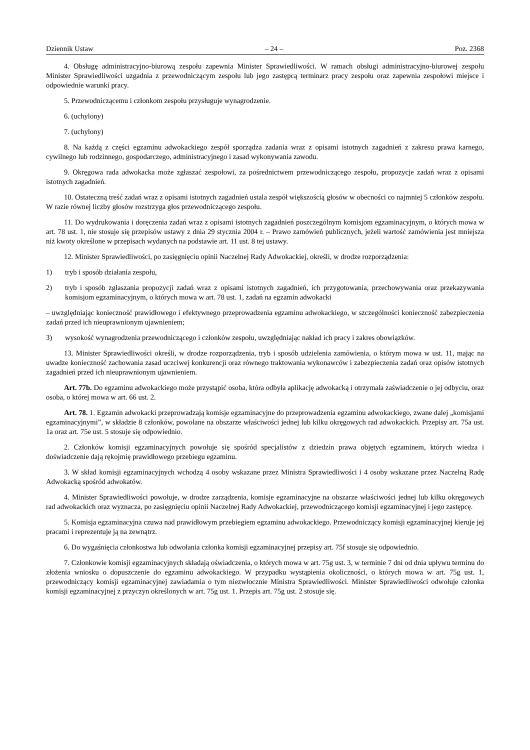Dziennik Ustaw – 24 – Poz. 2368
4. Obsługę administracyjno-biurową zespołu zapewnia Minister Sprawiedliwości. W ramach obsługi administracyjno-biurowej zespołu Minister Sprawiedliwości uzgadnia z przewodniczącym zespołu lub jego zastępcą terminarz pracy zespołu oraz zapewnia zespołowi miejsce i odpowiednie warunki pracy.
5. Przewodniczącemu i członkom zespołu przysługuje wynagrodzenie.
6. (uchylony)
7. (uchylony)
8. Na każdą z części egzaminu adwokackiego zespół sporządza zadania wraz z opisami istotnych zagadnień z zakresu prawa karnego, cywilnego lub rodzinnego, gospodarczego, administracyjnego i zasad wykonywania zawodu.
9. Okręgowa rada adwokacka może zgłaszać zespołowi, za pośrednictwem przewodniczącego zespołu, propozycje zadań wraz z opisami istotnych zagadnień.
10. Ostateczną treść zadań wraz z opisami istotnych zagadnień ustala zespół większością głosów w obecności co najmniej 5 członków zespołu. W razie równej liczby głosów rozstrzyga głos przewodniczącego zespołu.
11. Do wydrukowania i doręczenia zadań wraz z opisami istotnych zagadnień poszczególnym komisjom egzaminacyjnym, o których mowa w art. 78 ust. 1, nie stosuje się przepisów ustawy z dnia 29 stycznia 2004 r. – Prawo zamówień publicznych, jeżeli wartość zamówienia jest mniejsza niż kwoty określone w przepisach wydanych na podstawie art. 11 ust. 8 tej ustawy.
12. Minister Sprawiedliwości, po zasięgnięciu opinii Naczelnej Rady Adwokackiej, określi, w drodze rozporządzenia:
1) tryb i sposób działania zespołu,
2) tryb i sposób zgłaszania propozycji zadań wraz z opisami istotnych zagadnień, ich przygotowania, przechowywania oraz przekazywania komisjom egzaminacyjnym, o których mowa w art. 78 ust. 1, zadań na egzamin adwokacki
– uwzględniając konieczność prawidłowego i efektywnego przeprowadzenia egzaminu adwokackiego, w szczególności konieczność zabezpieczenia zadań przed ich nieuprawnionym ujawnieniem;
3) wysokość wynagrodzenia przewodniczącego i członków zespołu, uwzględniając nakład ich pracy i zakres obowiązków.
13. Minister Sprawiedliwości określi, w drodze rozporządzenia, tryb i sposób udzielenia zamówienia, o którym mowa w ust. 11, mając na uwadze konieczność zachowania zasad uczciwej konkurencji oraz równego traktowania wykonawców i zabezpieczenia zadań oraz opisów istotnych zagadnień przed ich nieuprawnionym ujawnieniem.
Art. 77b. Do egzaminu adwokackiego może przystąpić osoba, która odbyła aplikację adwokacką i otrzymała zaświadczenie o jej odbyciu, oraz osoba, o której mowa w art. 66 ust. 2.
Art. 78. 1. Egzamin adwokacki przeprowadzają komisje egzaminacyjne do przeprowadzenia egzaminu adwokackiego, zwane dalej „komisjami egzaminacyjnymi”, w składzie 8 członków, powołane na obszarze właściwości jednej lub kilku okręgowych rad adwokackich. Przepisy art. 75a ust. 1a oraz art. 75e ust. 5 stosuje się odpowiednio.
2. Członków komisji egzaminacyjnych powołuje się spośród specjalistów z dziedzin prawa objętych egzaminem, których wiedza i doświadczenie dają rękojmię prawidłowego przebiegu egzaminu.
3. W skład komisji egzaminacyjnych wchodzą 4 osoby wskazane przez Ministra Sprawiedliwości i 4 osoby wskazane przez Naczelną Radę Adwokacką spośród adwokatów.
4. Minister Sprawiedliwości powołuje, w drodze zarządzenia, komisje egzaminacyjne na obszarze właściwości jednej lub kilku okręgowych rad adwokackich oraz wyznacza, po zasięgnięciu opinii Naczelnej Rady Adwokackiej, przewodniczącego komisji egzaminacyjnej i jego zastępcę.
5. Komisja egzaminacyjna czuwa nad prawidłowym przebiegiem egzaminu adwokackiego. Przewodniczący komisji egzaminacyjnej kieruje jej pracami i reprezentuje ją na zewnątrz.
6. Do wygaśnięcia członkostwa lub odwołania członka komisji egzaminacyjnej przepisy art. 75f stosuje się odpowiednio.
7. Członkowie komisji egzaminacyjnych składają oświadczenia, o których mowa w art. 75g ust. 3, w terminie 7 dni od dnia upływu terminu do złożenia wniosku o dopuszczenie do egzaminu adwokackiego. W przypadku wystąpienia okoliczności, o których mowa w art. 75g ust. 1, przewodniczący komisji egzaminacyjnej zawiadamia o tym niezwłocznie Ministra Sprawiedliwości. Minister Sprawiedliwości odwołuje członka komisji egzaminacyjnej z przyczyn określonych w art. 75g ust. 1. Przepis art. 75g ust. 2 stosuje się.